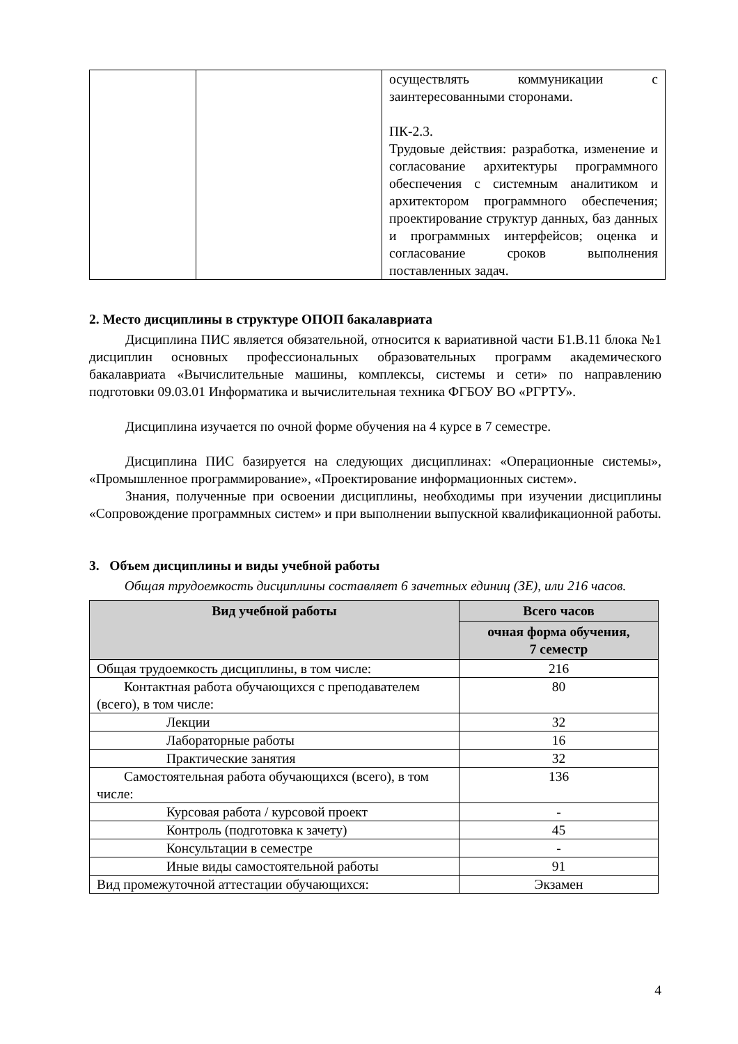| | | осуществлять коммуникации с заинтересованными сторонами. ПК-2.3. Трудовые действия: разработка, изменение и согласование архитектуры программного обеспечения с системным аналитиком и архитектором программного обеспечения; проектирование структур данных, баз данных и программных интерфейсов; оценка и согласование сроков выполнения поставленных задач. |
2. Место дисциплины в структуре ОПОП бакалавриата
Дисциплина ПИС является обязательной, относится к вариативной части Б1.В.11 блока №1 дисциплин основных профессиональных образовательных программ академического бакалавриата «Вычислительные машины, комплексы, системы и сети» по направлению подготовки 09.03.01 Информатика и вычислительная техника ФГБОУ ВО «РГРТУ».
Дисциплина изучается по очной форме обучения на 4 курсе в 7 семестре.
Дисциплина ПИС базируется на следующих дисциплинах: «Операционные системы», «Промышленное программирование», «Проектирование информационных систем».
Знания, полученные при освоении дисциплины, необходимы при изучении дисциплины «Сопровождение программных систем» и при выполнении выпускной квалификационной работы.
3. Объем дисциплины и виды учебной работы
Общая трудоемкость дисциплины составляет 6 зачетных единиц (ЗЕ), или 216 часов.
| Вид учебной работы | Всего часов |
| --- | --- |
| | очная форма обучения, 7 семестр |
| Общая трудоемкость дисциплины, в том числе: | 216 |
| Контактная работа обучающихся с преподавателем (всего), в том числе: | 80 |
| Лекции | 32 |
| Лабораторные работы | 16 |
| Практические занятия | 32 |
| Самостоятельная работа обучающихся (всего), в том числе: | 136 |
| Курсовая работа / курсовой проект | - |
| Контроль (подготовка к зачету) | 45 |
| Консультации в семестре | - |
| Иные виды самостоятельной работы | 91 |
| Вид промежуточной аттестации обучающихся: | Экзамен |
4